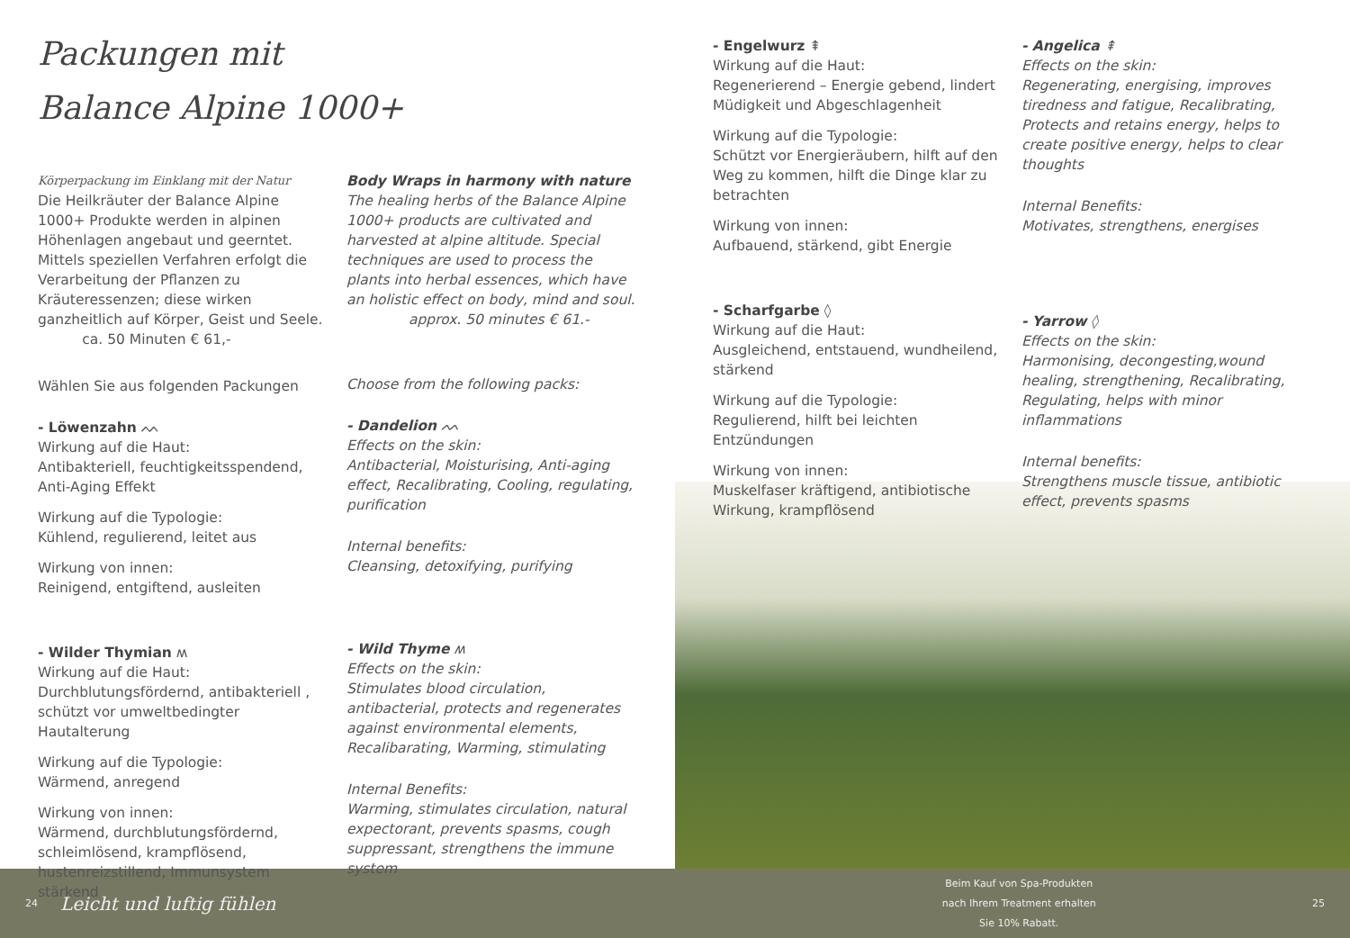Packungen mit
Balance Alpine 1000+
Körperpackung im Einklang mit der Natur
Die Heilkräuter der Balance Alpine 1000+ Produkte werden in alpinen Höhenlagen angebaut und geerntet. Mittels speziellen Verfahren erfolgt die Verarbeitung der Pflanzen zu Kräuteressenzen; diese wirken ganzheitlich auf Körper, Geist und Seele.
ca. 50 Minuten € 61,-
Wählen Sie aus folgenden Packungen
- Löwenzahn ᨓ
Wirkung auf die Haut:
Antibakteriell, feuchtigkeitsspendend, Anti-Aging Effekt
Wirkung auf die Typologie:
Kühlend, regulierend, leitet aus
Wirkung von innen:
Reinigend, entgiftend, ausleiten
- Wilder Thymian ʍ
Wirkung auf die Haut:
Durchblutungsfördernd, antibakteriell , schützt vor umweltbedingter Hautalterung
Wirkung auf die Typologie:
Wärmend, anregend
Wirkung von innen:
Wärmend, durchblutungsfördernd, schleimlösend, krampflösend, hustenreizstillend, Immunsystem stärkend
Body Wraps in harmony with nature
The healing herbs of the Balance Alpine 1000+ products are cultivated and harvested at alpine altitude. Special techniques are used to process the plants into herbal essences, which have an holistic effect on body, mind and soul.
approx. 50 minutes € 61.-
Choose from the following packs:
- Dandelion ᨓ
Effects on the skin:
Antibacterial, Moisturising, Anti-aging effect, Recalibrating, Cooling, regulating, purification
Internal benefits:
Cleansing, detoxifying, purifying
- Wild Thyme ʍ
Effects on the skin:
Stimulates blood circulation, antibacterial, protects and regenerates against environmental elements, Recalibarating, Warming, stimulating
Internal Benefits:
Warming, stimulates circulation, natural expectorant, prevents spasms, cough suppressant, strengthens the immune system
- Engelwurz ⇞
Wirkung auf die Haut:
Regenerierend – Energie gebend, lindert Müdigkeit und Abgeschlagenheit
Wirkung auf die Typologie:
Schützt vor Energieräubern, hilft auf den Weg zu kommen, hilft die Dinge klar zu betrachten
Wirkung von innen:
Aufbauend, stärkend, gibt Energie
- Scharfgarbe ◊
Wirkung auf die Haut:
Ausgleichend, entstauend, wundheilend, stärkend
Wirkung auf die Typologie:
Regulierend, hilft bei leichten Entzündungen
Wirkung von innen:
Muskelfaser kräftigend, antibiotische Wirkung, krampflösend
- Angelica ⇞
Effects on the skin:
Regenerating, energising, improves tiredness and fatigue, Recalibrating, Protects and retains energy, helps to create positive energy, helps to clear thoughts
Internal Benefits:
Motivates, strengthens, energises
- Yarrow ◊
Effects on the skin:
Harmonising, decongesting,wound healing, strengthening, Recalibrating, Regulating, helps with minor inflammations
Internal benefits:
Strengthens muscle tissue, antibiotic effect, prevents spasms
24 Leicht und luftig fühlen
Beim Kauf von Spa-Produkten
nach Ihrem Treatment erhalten
Sie 10% Rabatt.
25